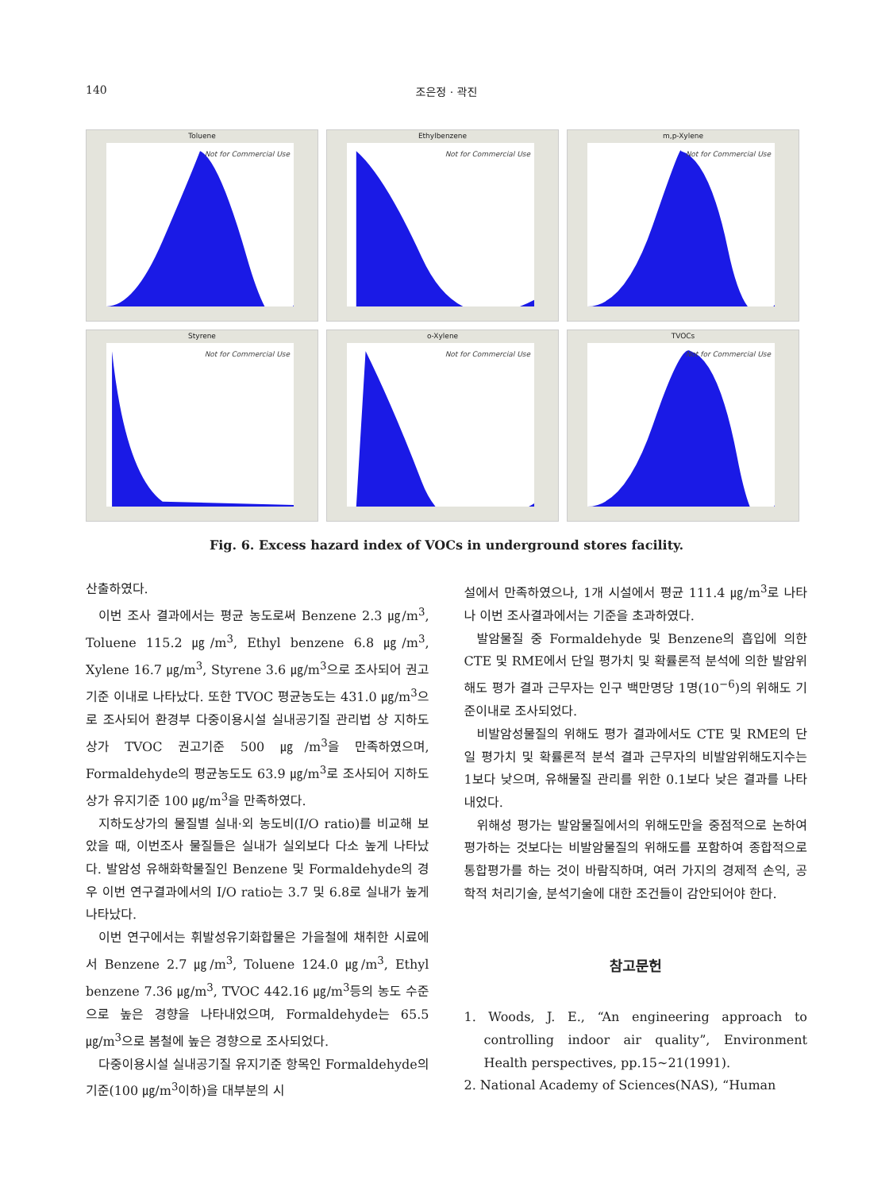140 조은정 · 곽진
Toluene
Not for Commercial Use
Ethylbenzene
Not for Commercial Use
m,p-Xylene
Not for Commercial Use
Styrene
Not for Commercial Use
o-Xylene
Not for Commercial Use
TVOCs
Not for Commercial Use
Fig. 6. Excess hazard index of VOCs in underground stores facility.
산출하였다.
이번 조사 결과에서는 평균 농도로써 Benzene 2.3 ㎍/m<sup>3</sup>, Toluene 115.2 ㎍/m<sup>3</sup>, Ethyl benzene 6.8 ㎍/m<sup>3</sup>, Xylene 16.7 ㎍/m<sup>3</sup>, Styrene 3.6 ㎍/m<sup>3</sup>으로 조사되어 권고기준 이내로 나타났다. 또한 TVOC 평균농도는 431.0 ㎍/m<sup>3</sup>으로 조사되어 환경부 다중이용시설 실내공기질 관리법 상 지하도상가 TVOC 권고기준 500 ㎍/m<sup>3</sup>을 만족하였으며, Formaldehyde의 평균농도도 63.9 ㎍/m<sup>3</sup>로 조사되어 지하도상가 유지기준 100 ㎍/m<sup>3</sup>을 만족하였다.
지하도상가의 물질별 실내·외 농도비(I/O ratio)를 비교해 보았을 때, 이번조사 물질들은 실내가 실외보다 다소 높게 나타났다. 발암성 유해화학물질인 Benzene 및 Formaldehyde의 경우 이번 연구결과에서의 I/O ratio는 3.7 및 6.8로 실내가 높게 나타났다.
이번 연구에서는 휘발성유기화합물은 가을철에 채취한 시료에서 Benzene 2.7 ㎍/m<sup>3</sup>, Toluene 124.0 ㎍/m<sup>3</sup>, Ethyl benzene 7.36 ㎍/m<sup>3</sup>, TVOC 442.16 ㎍/m<sup>3</sup>등의 농도 수준으로 높은 경향을 나타내었으며, Formaldehyde는 65.5 ㎍/m<sup>3</sup>으로 봄철에 높은 경향으로 조사되었다.
다중이용시설 실내공기질 유지기준 항목인 Formaldehyde의 기준(100 ㎍/m<sup>3</sup>이하)을 대부분의 시
설에서 만족하였으나, 1개 시설에서 평균 111.4 ㎍/m<sup>3</sup>로 나타나 이번 조사결과에서는 기준을 초과하였다.
발암물질 중 Formaldehyde 및 Benzene의 흡입에 의한 CTE 및 RME에서 단일 평가치 및 확률론적 분석에 의한 발암위해도 평가 결과 근무자는 인구 백만명당 1명(10<sup>−6</sup>)의 위해도 기준이내로 조사되었다.
비발암성물질의 위해도 평가 결과에서도 CTE 및 RME의 단일 평가치 및 확률론적 분석 결과 근무자의 비발암위해도지수는 1보다 낮으며, 유해물질 관리를 위한 0.1보다 낮은 결과를 나타내었다.
위해성 평가는 발암물질에서의 위해도만을 중점적으로 논하여 평가하는 것보다는 비발암물질의 위해도를 포함하여 종합적으로 통합평가를 하는 것이 바람직하며, 여러 가지의 경제적 손익, 공학적 처리기술, 분석기술에 대한 조건들이 감안되어야 한다.
참고문헌
1. Woods, J. E., “An engineering approach to controlling indoor air quality”, Environment Health perspectives, pp.15~21(1991).
2. National Academy of Sciences(NAS), “Human